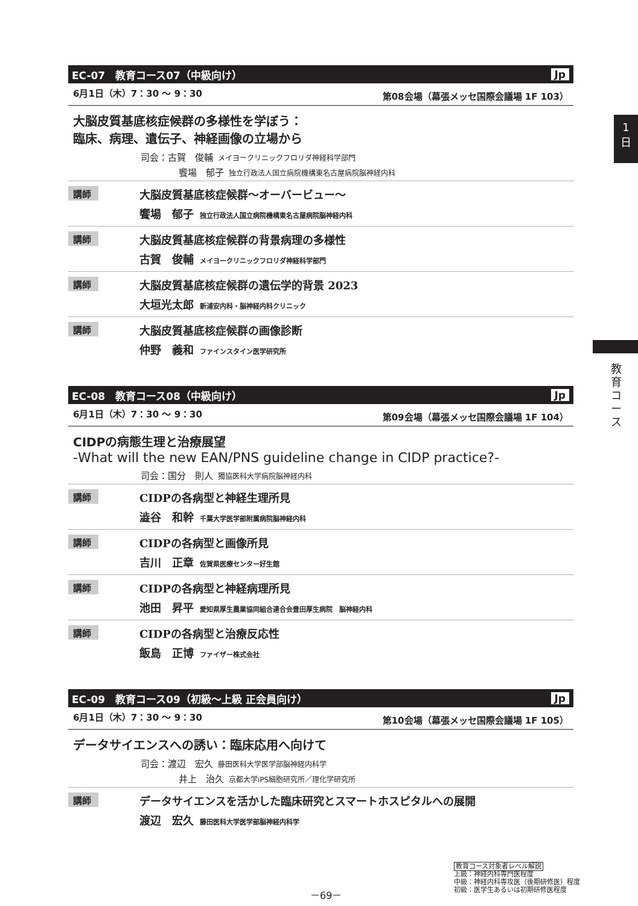1
日
教育コース
EC-07　教育コース07（中級向け） Jp
6月1日（木）7：30 ～ 9：30 第08会場（幕張メッセ国際会議場 1F 103）
大脳皮質基底核症候群の多様性を学ぼう：
臨床、病理、遺伝子、神経画像の立場から
司会：古賀　俊輔 メイヨークリニックフロリダ神経科学部門
饗場　郁子 独立行政法人国立病院機構東名古屋病院脳神経内科
講師
大脳皮質基底核症候群～オーバービュー～
饗場　郁子 独立行政法人国立病院機構東名古屋病院脳神経内科
講師
大脳皮質基底核症候群の背景病理の多様性
古賀　俊輔 メイヨークリニックフロリダ神経科学部門
講師
大脳皮質基底核症候群の遺伝学的背景 2023
大垣光太郎 新浦安内科・脳神経内科クリニック
講師
大脳皮質基底核症候群の画像診断
仲野　義和 ファインスタイン医学研究所
EC-08　教育コース08（中級向け） Jp
6月1日（木）7：30 ～ 9：30 第09会場（幕張メッセ国際会議場 1F 104）
CIDPの病態生理と治療展望
-What will the new EAN/PNS guideline change in CIDP practice?-
司会：国分　則人 獨協医科大学病院脳神経内科
講師
CIDPの各病型と神経生理所見
澁谷　和幹 千葉大学医学部附属病院脳神経内科
講師
CIDPの各病型と画像所見
吉川　正章 佐賀県医療センター好生館
講師
CIDPの各病型と神経病理所見
池田　昇平 愛知県厚生農業協同組合連合会豊田厚生病院　脳神経内科
講師
CIDPの各病型と治療反応性
飯島　正博 ファイザー株式会社
EC-09　教育コース09（初級～上級 正会員向け） Jp
6月1日（木）7：30 ～ 9：30 第10会場（幕張メッセ国際会議場 1F 105）
データサイエンスへの誘い：臨床応用へ向けて
司会：渡辺　宏久 藤田医科大学医学部脳神経内科学
井上　治久 京都大学iPS細胞研究所／理化学研究所
講師
データサイエンスを活かした臨床研究とスマートホスピタルへの展開
渡辺　宏久 藤田医科大学医学部脳神経内科学
－69－
教育コース対象者レベル解説
上級：神経内科専門医程度
中級：神経内科専攻医（後期研修医）程度
初級：医学生あるいは初期研修医程度